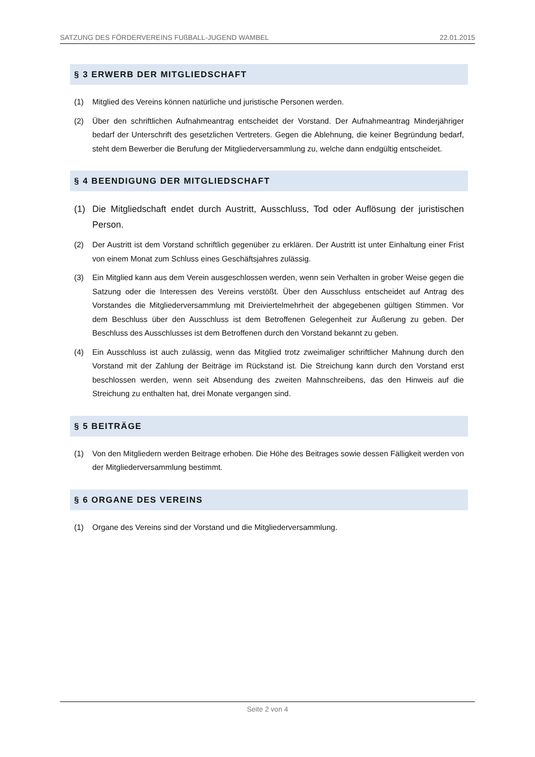SATZUNG DES FÖRDERVEREINS FUßBALL-JUGEND WAMBEL 22.01.2015
§ 3 ERWERB DER MITGLIEDSCHAFT
(1) Mitglied des Vereins können natürliche und juristische Personen werden.
(2) Über den schriftlichen Aufnahmeantrag entscheidet der Vorstand. Der Aufnahmeantrag Minderjähriger bedarf der Unterschrift des gesetzlichen Vertreters. Gegen die Ablehnung, die keiner Begründung bedarf, steht dem Bewerber die Berufung der Mitgliederversammlung zu, welche dann endgültig entscheidet.
§ 4 BEENDIGUNG DER MITGLIEDSCHAFT
(1) Die Mitgliedschaft endet durch Austritt, Ausschluss, Tod oder Auflösung der juristischen Person.
(2) Der Austritt ist dem Vorstand schriftlich gegenüber zu erklären. Der Austritt ist unter Einhaltung einer Frist von einem Monat zum Schluss eines Geschäftsjahres zulässig.
(3) Ein Mitglied kann aus dem Verein ausgeschlossen werden, wenn sein Verhalten in grober Weise gegen die Satzung oder die Interessen des Vereins verstößt. Über den Ausschluss entscheidet auf Antrag des Vorstandes die Mitgliederversammlung mit Dreiviertelmehrheit der abgegebenen gültigen Stimmen. Vor dem Beschluss über den Ausschluss ist dem Betroffenen Gelegenheit zur Äußerung zu geben. Der Beschluss des Ausschlusses ist dem Betroffenen durch den Vorstand bekannt zu geben.
(4) Ein Ausschluss ist auch zulässig, wenn das Mitglied trotz zweimaliger schriftlicher Mahnung durch den Vorstand mit der Zahlung der Beiträge im Rückstand ist. Die Streichung kann durch den Vorstand erst beschlossen werden, wenn seit Absendung des zweiten Mahnschreibens, das den Hinweis auf die Streichung zu enthalten hat, drei Monate vergangen sind.
§ 5 BEITRÄGE
(1) Von den Mitgliedern werden Beitrage erhoben. Die Höhe des Beitrages sowie dessen Fälligkeit werden von der Mitgliederversammlung bestimmt.
§ 6 ORGANE DES VEREINS
(1) Organe des Vereins sind der Vorstand und die Mitgliederversammlung.
Seite 2 von 4